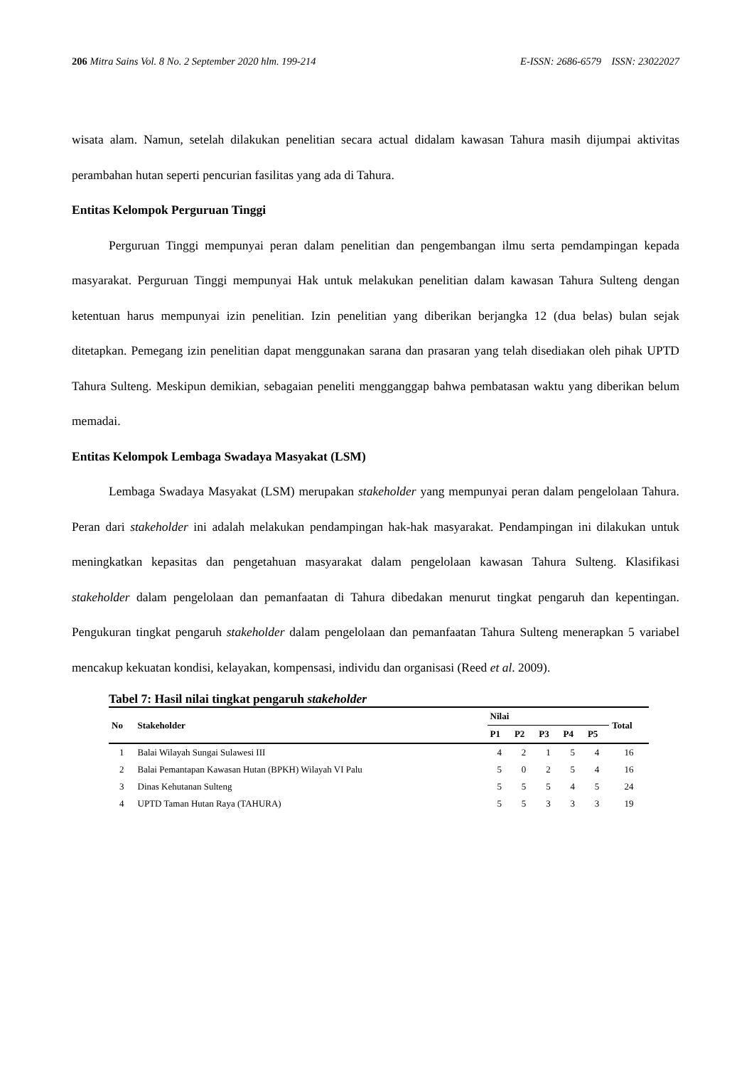206 Mitra Sains Vol. 8 No. 2 September 2020 hlm. 199-214 E-ISSN: 2686-6579 ISSN: 23022027
wisata alam. Namun, setelah dilakukan penelitian secara actual didalam kawasan Tahura masih dijumpai aktivitas perambahan hutan seperti pencurian fasilitas yang ada di Tahura.
Entitas Kelompok Perguruan Tinggi
Perguruan Tinggi mempunyai peran dalam penelitian dan pengembangan ilmu serta pemdampingan kepada masyarakat. Perguruan Tinggi mempunyai Hak untuk melakukan penelitian dalam kawasan Tahura Sulteng dengan ketentuan harus mempunyai izin penelitian. Izin penelitian yang diberikan berjangka 12 (dua belas) bulan sejak ditetapkan. Pemegang izin penelitian dapat menggunakan sarana dan prasaran yang telah disediakan oleh pihak UPTD Tahura Sulteng. Meskipun demikian, sebagaian peneliti mengganggap bahwa pembatasan waktu yang diberikan belum memadai.
Entitas Kelompok Lembaga Swadaya Masyakat (LSM)
Lembaga Swadaya Masyakat (LSM) merupakan stakeholder yang mempunyai peran dalam pengelolaan Tahura. Peran dari stakeholder ini adalah melakukan pendampingan hak-hak masyarakat. Pendampingan ini dilakukan untuk meningkatkan kepasitas dan pengetahuan masyarakat dalam pengelolaan kawasan Tahura Sulteng. Klasifikasi stakeholder dalam pengelolaan dan pemanfaatan di Tahura dibedakan menurut tingkat pengaruh dan kepentingan. Pengukuran tingkat pengaruh stakeholder dalam pengelolaan dan pemanfaatan Tahura Sulteng menerapkan 5 variabel mencakup kekuatan kondisi, kelayakan, kompensasi, individu dan organisasi (Reed et al. 2009).
Tabel 7: Hasil nilai tingkat pengaruh stakeholder
| No | Stakeholder | Nilai | | | | | Total |
| --- | --- | --- | --- | --- | --- | --- | --- |
| | | P1 | P2 | P3 | P4 | P5 | |
| 1 | Balai Wilayah Sungai Sulawesi III | 4 | 2 | 1 | 5 | 4 | 16 |
| 2 | Balai Pemantapan Kawasan Hutan (BPKH) Wilayah VI Palu | 5 | 0 | 2 | 5 | 4 | 16 |
| 3 | Dinas Kehutanan Sulteng | 5 | 5 | 5 | 4 | 5 | 24 |
| 4 | UPTD Taman Hutan Raya (TAHURA) | 5 | 5 | 3 | 3 | 3 | 19 |